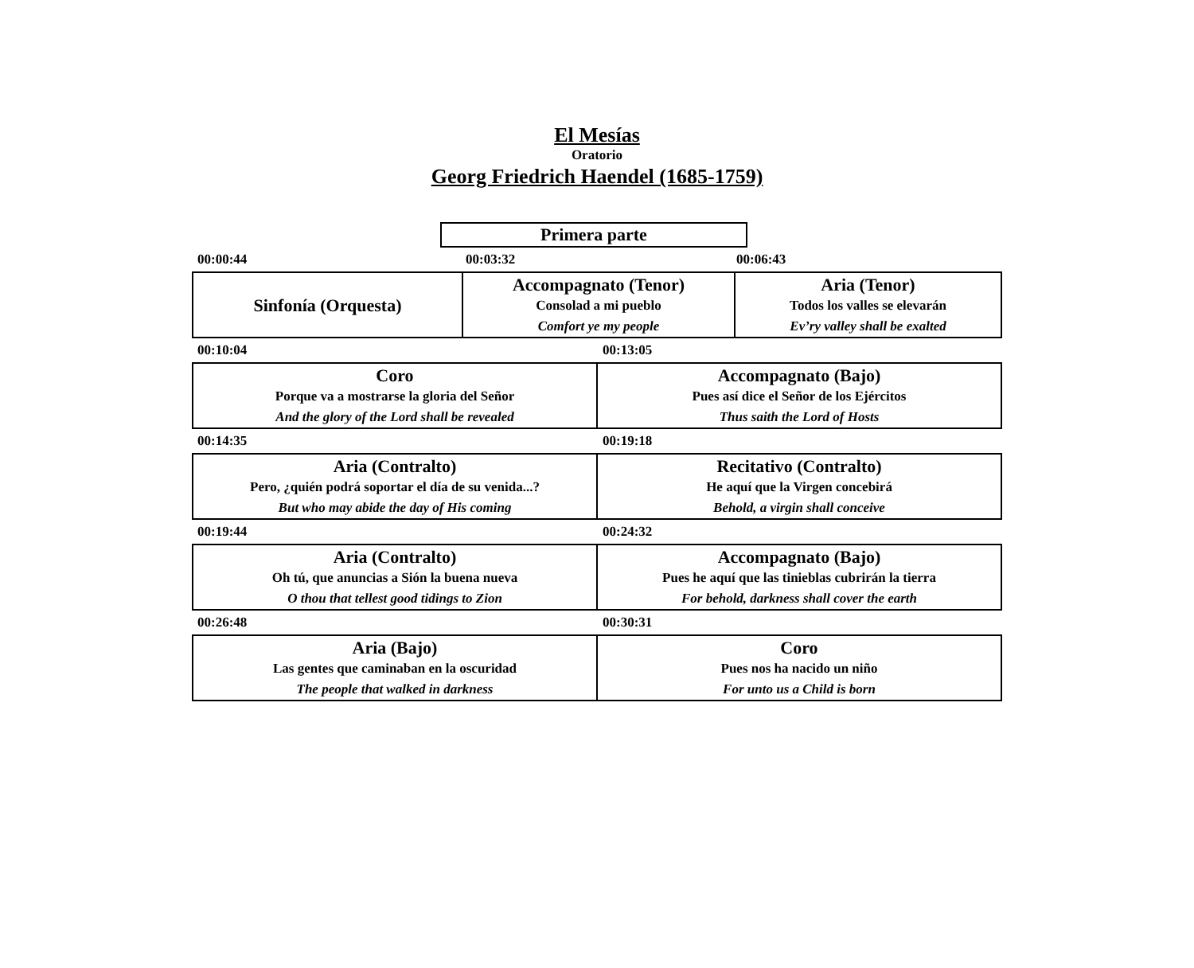El Mesías
Oratorio
Georg Friedrich Haendel (1685-1759)
Primera parte
00:00:44 00:03:32 00:06:43
Sinfonía (Orquesta) Accompagnato (Tenor)
Consolad a mi pueblo
Comfort ye my people
Aria (Tenor)
Todos los valles se elevarán
Ev’ry valley shall be exalted
00:10:04 00:13:05
Coro
Porque va a mostrarse la gloria del Señor
And the glory of the Lord shall be revealed
Accompagnato (Bajo)
Pues así dice el Señor de los Ejércitos
Thus saith the Lord of Hosts
00:14:35 00:19:18
Aria (Contralto)
Pero, ¿quién podrá soportar el día de su venida...?
But who may abide the day of His coming
Recitativo (Contralto)
He aquí que la Virgen concebirá
Behold, a virgin shall conceive
00:19:44 00:24:32
Aria (Contralto)
Oh tú, que anuncias a Sión la buena nueva
O thou that tellest good tidings to Zion
Accompagnato (Bajo)
Pues he aquí que las tinieblas cubrirán la tierra
For behold, darkness shall cover the earth
00:26:48 00:30:31
Aria (Bajo)
Las gentes que caminaban en la oscuridad
The people that walked in darkness
Coro
Pues nos ha nacido un niño
For unto us a Child is born